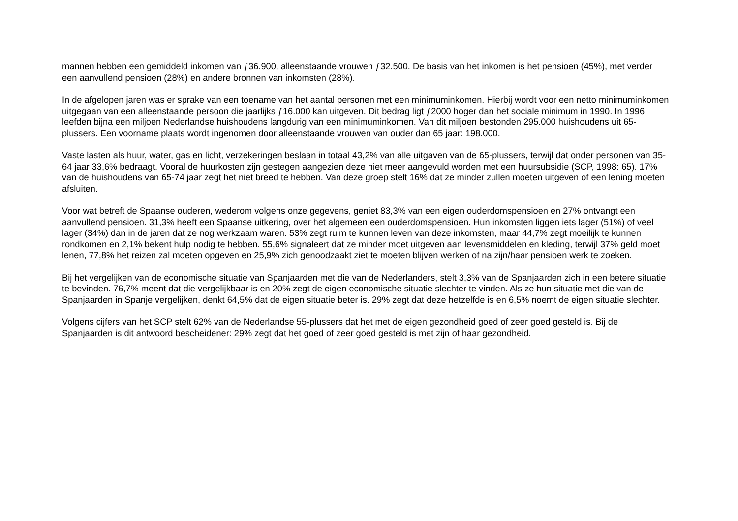mannen hebben een gemiddeld inkomen van ƒ36.900, alleenstaande vrouwen ƒ32.500. De basis van het inkomen is het pensioen (45%), met verder een aanvullend pensioen (28%) en andere bronnen van inkomsten (28%).
In de afgelopen jaren was er sprake van een toename van het aantal personen met een minimuminkomen. Hierbij wordt voor een netto minimuminkomen uitgegaan van een alleenstaande persoon die jaarlijks ƒ16.000 kan uitgeven. Dit bedrag ligt ƒ2000 hoger dan het sociale minimum in 1990. In 1996 leefden bijna een miljoen Nederlandse huishoudens langdurig van een minimuminkomen. Van dit miljoen bestonden 295.000 huishoudens uit 65-plussers. Een voorname plaats wordt ingenomen door alleenstaande vrouwen van ouder dan 65 jaar: 198.000.
Vaste lasten als huur, water, gas en licht, verzekeringen beslaan in totaal 43,2% van alle uitgaven van de 65-plussers, terwijl dat onder personen van 35-64 jaar 33,6% bedraagt. Vooral de huurkosten zijn gestegen aangezien deze niet meer aangevuld worden met een huursubsidie (SCP, 1998: 65). 17% van de huishoudens van 65-74 jaar zegt het niet breed te hebben. Van deze groep stelt 16% dat ze minder zullen moeten uitgeven of een lening moeten afsluiten.
Voor wat betreft de Spaanse ouderen, wederom volgens onze gegevens, geniet 83,3% van een eigen ouderdomspensioen en 27% ontvangt een aanvullend pensioen. 31,3% heeft een Spaanse uitkering, over het algemeen een ouderdomspensioen. Hun inkomsten liggen iets lager (51%) of veel lager (34%) dan in de jaren dat ze nog werkzaam waren. 53% zegt ruim te kunnen leven van deze inkomsten, maar 44,7% zegt moeilijk te kunnen rondkomen en 2,1% bekent hulp nodig te hebben. 55,6% signaleert dat ze minder moet uitgeven aan levensmiddelen en kleding, terwijl 37% geld moet lenen, 77,8% het reizen zal moeten opgeven en 25,9% zich genoodzaakt ziet te moeten blijven werken of na zijn/haar pensioen werk te zoeken.
Bij het vergelijken van de economische situatie van Spanjaarden met die van de Nederlanders, stelt 3,3% van de Spanjaarden zich in een betere situatie te bevinden. 76,7% meent dat die vergelijkbaar is en 20% zegt de eigen economische situatie slechter te vinden. Als ze hun situatie met die van de Spanjaarden in Spanje vergelijken, denkt 64,5% dat de eigen situatie beter is. 29% zegt dat deze hetzelfde is en 6,5% noemt de eigen situatie slechter.
Volgens cijfers van het SCP stelt 62% van de Nederlandse 55-plussers dat het met de eigen gezondheid goed of zeer goed gesteld is. Bij de Spanjaarden is dit antwoord bescheidener: 29% zegt dat het goed of zeer goed gesteld is met zijn of haar gezondheid.